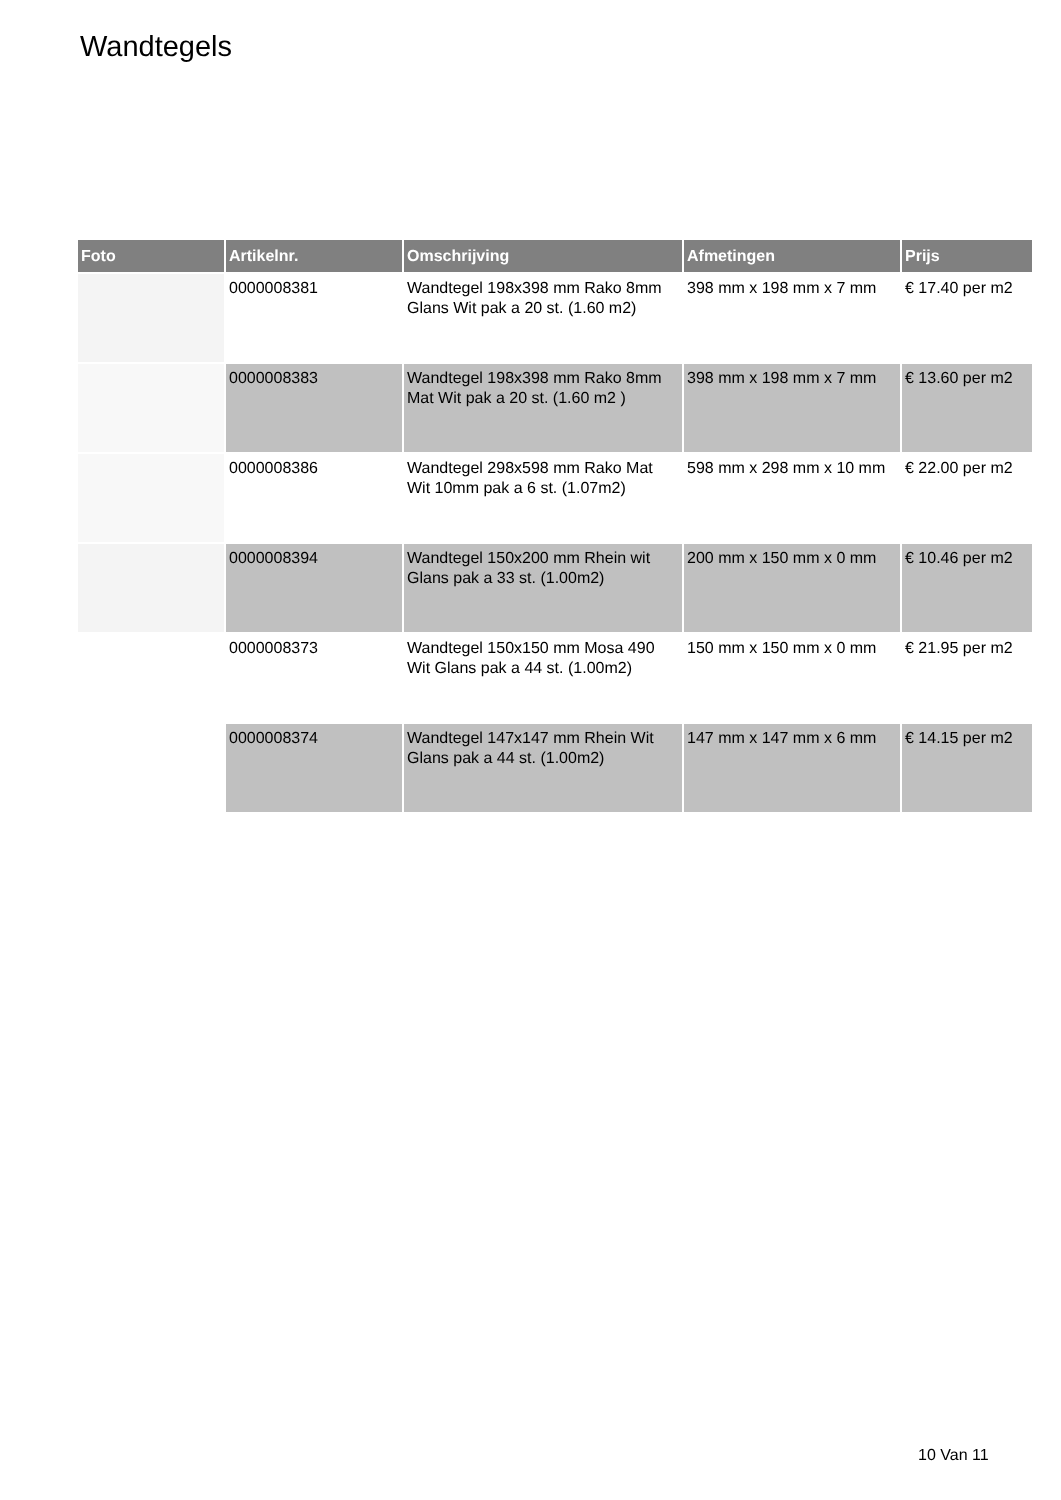Wandtegels
| Foto | Artikelnr. | Omschrijving | Afmetingen | Prijs |
| --- | --- | --- | --- | --- |
| | 0000008381 | Wandtegel 198x398 mm Rako 8mm Glans Wit pak a 20 st. (1.60 m2) | 398 mm x 198 mm x 7 mm | € 17.40 per m2 |
| | 0000008383 | Wandtegel 198x398 mm Rako 8mm Mat Wit pak a 20 st. (1.60 m2 ) | 398 mm x 198 mm x 7 mm | € 13.60 per m2 |
| | 0000008386 | Wandtegel 298x598 mm Rako Mat Wit 10mm pak a 6 st. (1.07m2) | 598 mm x 298 mm x 10 mm | € 22.00 per m2 |
| | 0000008394 | Wandtegel 150x200 mm Rhein wit Glans pak a 33 st. (1.00m2) | 200 mm x 150 mm x 0 mm | € 10.46 per m2 |
| | 0000008373 | Wandtegel 150x150 mm Mosa 490 Wit Glans pak a 44 st. (1.00m2) | 150 mm x 150 mm x 0 mm | € 21.95 per m2 |
| | 0000008374 | Wandtegel 147x147 mm Rhein Wit Glans pak a 44 st. (1.00m2) | 147 mm x 147 mm x 6 mm | € 14.15 per m2 |
10 Van 11